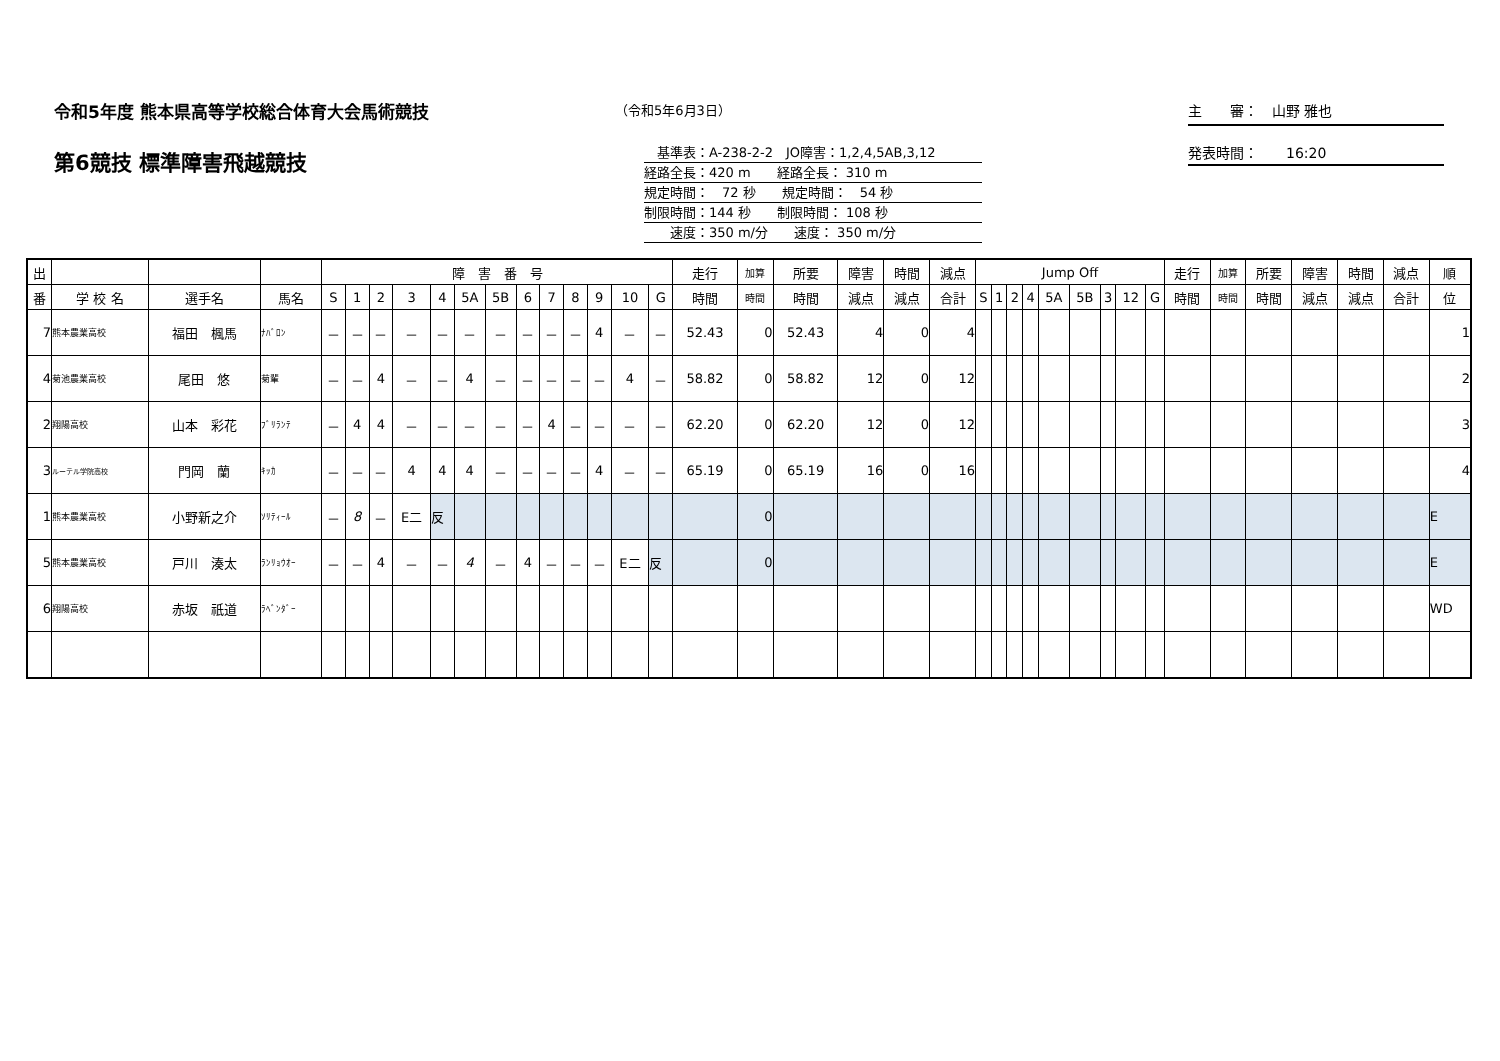令和5年度 熊本県高等学校総合体育大会馬術競技
（令和5年6月3日） 主　　審：　山野 雅也
第6競技 標準障害飛越競技
　基準表：A-238-2-2　JO障害：1,2,4,5AB,3,12
経路全長：420 m　　経路全長： 310 m
規定時間：　72 秒　　規定時間：　54 秒
制限時間：144 秒　　制限時間： 108 秒
　　速度：350 m/分　　速度： 350 m/分
発表時間：　　16:20
| 出 | | | | 障 害 番 号 | | | | | | | | | | | | | 走行 | 加算 | 所要 | 障害 | 時間 | 減点 | Jump Off | | | | | | | | | 走行 | 加算 | 所要 | 障害 | 時間 | 減点 | 順 |
| --- | --- | --- | --- | --- | --- | --- | --- | --- | --- | --- | --- | --- | --- | --- | --- | --- | --- | --- | --- | --- | --- | --- | --- | --- | --- | --- | --- | --- | --- | --- | --- | --- | --- | --- | --- | --- | --- | --- |
| 番 | 学 校 名 | 選手名 | 馬名 | S | 1 | 2 | 3 | 4 | 5A | 5B | 6 | 7 | 8 | 9 | 10 | G | 時間 | 時間 | 時間 | 減点 | 減点 | 合計 | S | 1 | 2 | 4 | 5A | 5B | 3 | 12 | G | 時間 | 時間 | 時間 | 減点 | 減点 | 合計 | 位 |
| 7 | 熊本農業高校 | 福田 楓馬 | ﾅﾊﾞﾛﾝ | － | － | － | － | － | － | － | － | － | － | 4 | － | － | 52.43 | 0 | 52.43 | 4 | 0 | 4 | | | | | | | | | | | | | | | | 1 |
| 4 | 菊池農業高校 | 尾田 悠 | 菊輩 | － | － | 4 | － | － | 4 | － | － | － | － | － | 4 | － | 58.82 | 0 | 58.82 | 12 | 0 | 12 | | | | | | | | | | | | | | | | 2 |
| 2 | 翔陽高校 | 山本 彩花 | ﾌﾞﾘﾗﾝﾃ | － | 4 | 4 | － | － | － | － | － | 4 | － | － | － | － | 62.20 | 0 | 62.20 | 12 | 0 | 12 | | | | | | | | | | | | | | | | 3 |
| 3 | ルーテル学院高校 | 門岡 蘭 | ｷｯｶ | － | － | － | 4 | 4 | 4 | － | － | － | － | 4 | － | － | 65.19 | 0 | 65.19 | 16 | 0 | 16 | | | | | | | | | | | | | | | | 4 |
| 1 | 熊本農業高校 | 小野新之介 | ｿﾘﾃｨｰﾙ | － | 8 | － | E二 | 反 | | | | | | | | | | 0 | | | | | | | | | | | | | | | | | | | | E |
| 5 | 熊本農業高校 | 戸川 湊太 | ﾗﾝﾘｮｳｵｰ | － | － | 4 | － | － | 4 | － | 4 | － | － | － | E二 | 反 | | 0 | | | | | | | | | | | | | | | | | | | | E |
| 6 | 翔陽高校 | 赤坂 祇道 | ﾗﾍﾞﾝﾀﾞｰ | | | | | | | | | | | | | | | | | | | | | | | | | | | | | | | | | | | WD |